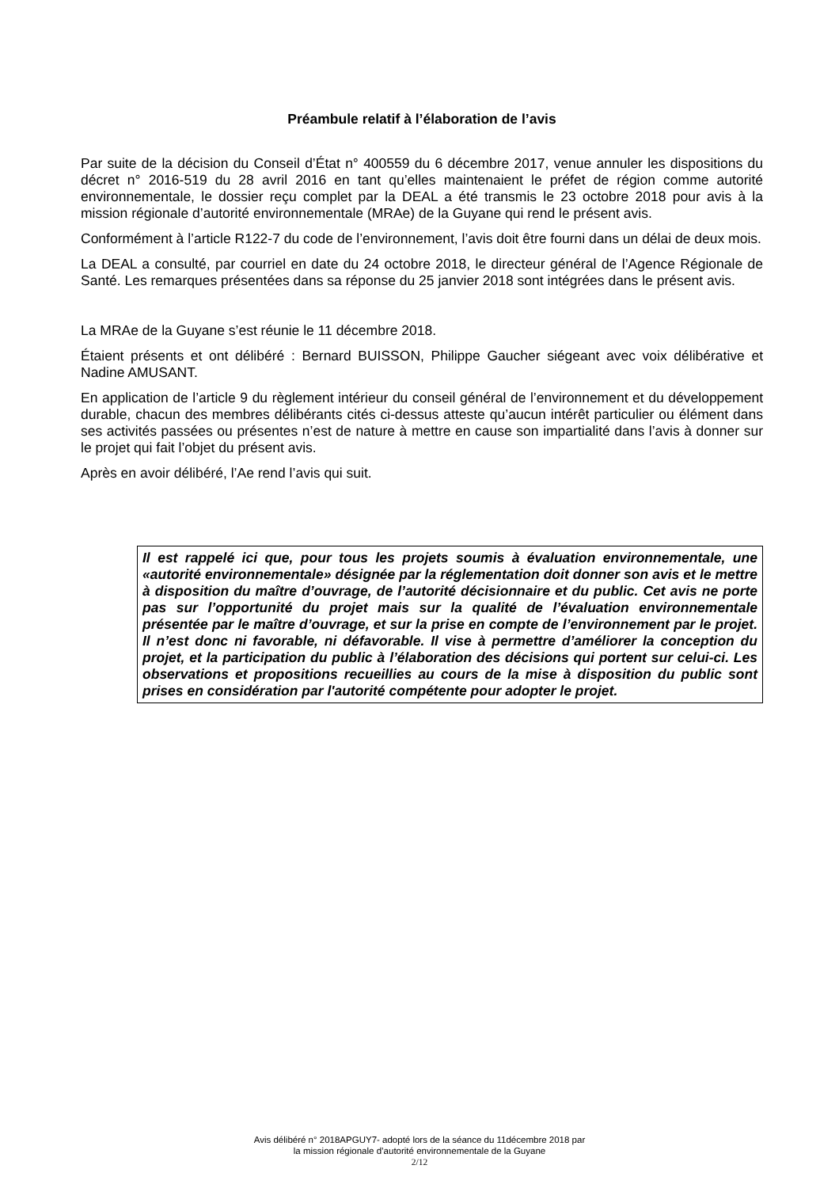Préambule relatif à l’élaboration de l’avis
Par suite de la décision du Conseil d’État n° 400559 du 6 décembre 2017, venue annuler les dispositions du décret n° 2016-519 du 28 avril 2016 en tant qu’elles maintenaient le préfet de région comme autorité environnementale, le dossier reçu complet par la DEAL a été transmis le 23 octobre 2018 pour avis à la mission régionale d’autorité environnementale (MRAe) de la Guyane qui rend le présent avis.
Conformément à l’article R122-7 du code de l’environnement, l’avis doit être fourni dans un délai de deux mois.
La DEAL a consulté, par courriel en date du 24 octobre 2018, le directeur général de l’Agence Régionale de Santé. Les remarques présentées dans sa réponse du 25 janvier 2018 sont intégrées dans le présent avis.
La MRAe de la Guyane s’est réunie le 11 décembre 2018.
Étaient présents et ont délibéré : Bernard BUISSON, Philippe Gaucher siégeant avec voix délibérative et Nadine AMUSANT.
En application de l’article 9 du règlement intérieur du conseil général de l’environnement et du développement durable, chacun des membres délibérants cités ci-dessus atteste qu’aucun intérêt particulier ou élément dans ses activités passées ou présentes n’est de nature à mettre en cause son impartialité dans l’avis à donner sur le projet qui fait l’objet du présent avis.
Après en avoir délibéré, l’Ae rend l’avis qui suit.
Il est rappelé ici que, pour tous les projets soumis à évaluation environnementale, une «autorité environnementale» désignée par la réglementation doit donner son avis et le mettre à disposition du maître d’ouvrage, de l’autorité décisionnaire et du public. Cet avis ne porte pas sur l’opportunité du projet mais sur la qualité de l’évaluation environnementale présentée par le maître d’ouvrage, et sur la prise en compte de l’environnement par le projet. Il n’est donc ni favorable, ni défavorable. Il vise à permettre d’améliorer la conception du projet, et la participation du public à l’élaboration des décisions qui portent sur celui-ci. Les observations et propositions recueillies au cours de la mise à disposition du public sont prises en considération par l'autorité compétente pour adopter le projet.
Avis délibéré n° 2018APGUY7- adopté lors de la séance du 11décembre 2018 par
la mission régionale d’autorité environnementale de la Guyane
2/12